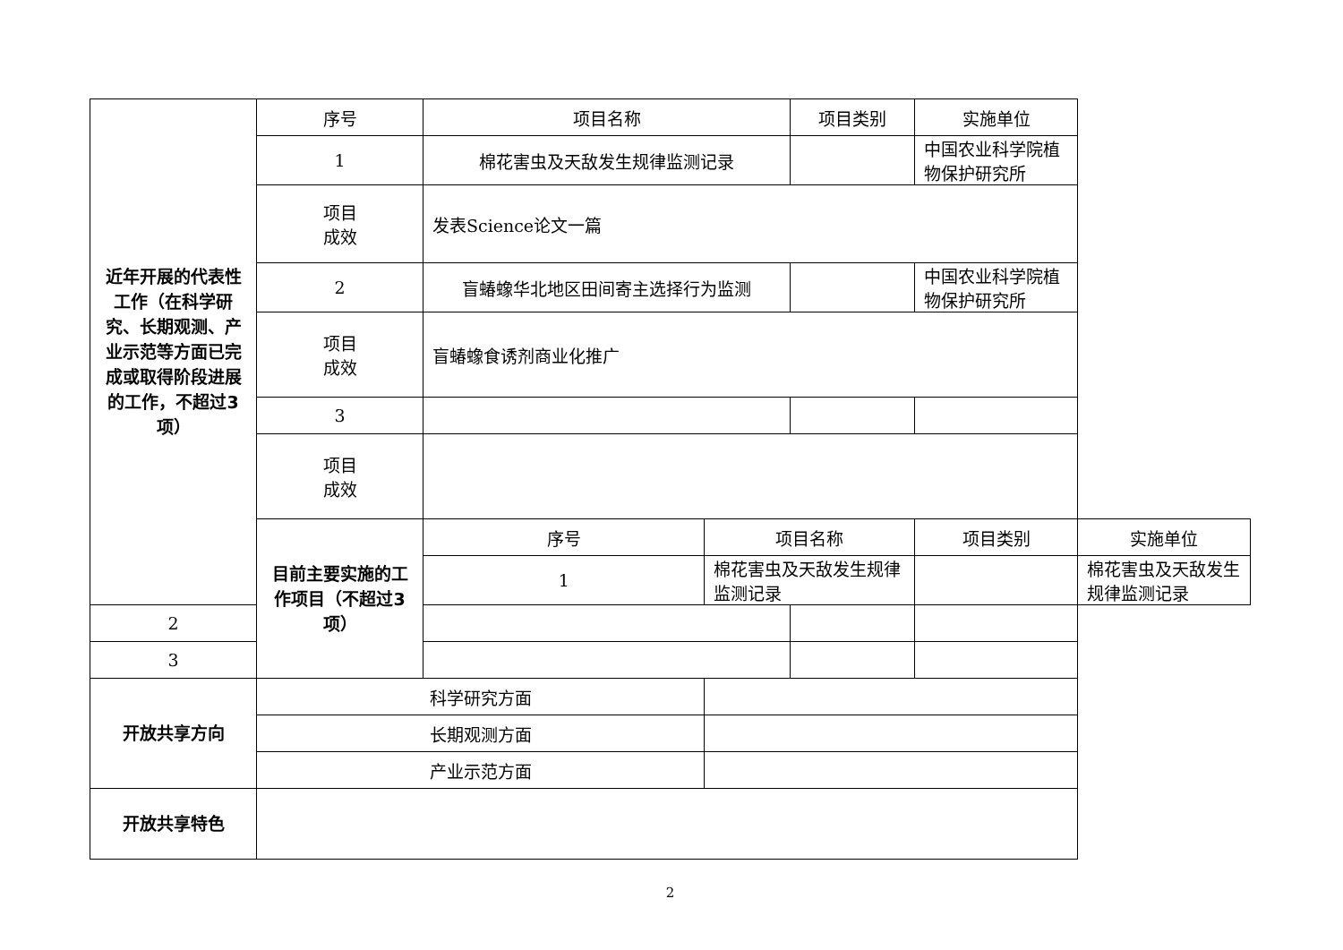| 近年开展的代表性工作（在科学研究、长期观测、产业示范等方面已完成或取得阶段进展的工作，不超过3项） | 序号 | 项目名称 | | 项目类别 | 实施单位 | |
| | 1 | 棉花害虫及天敌发生规律监测记录 | | | 中国农业科学院植物保护研究所 | |
| | 项目 成效 | 发表Science论文一篇 | | | | |
| | 2 | 盲蝽蟓华北地区田间寄主选择行为监测 | | | 中国农业科学院植物保护研究所 | |
| | 项目 成效 | 盲蝽蟓食诱剂商业化推广 | | | | |
| | 3 | | | | | |
| | 项目 成效 | | | | | |
| | 目前主要实施的工作项目（不超过3项） | 序号 | 项目名称 | | 项目类别 | 实施单位 |
| | | 1 | 棉花害虫及天敌发生规律监测记录 | | | 棉花害虫及天敌发生规律监测记录 |
| 2 | | | | | | |
| 3 | | | | | | |
| 开放共享方向 | 科学研究方面 | | | | | |
| | 长期观测方面 | | | | | |
| | 产业示范方面 | | | | | |
| 开放共享特色 | | | | | | |
2